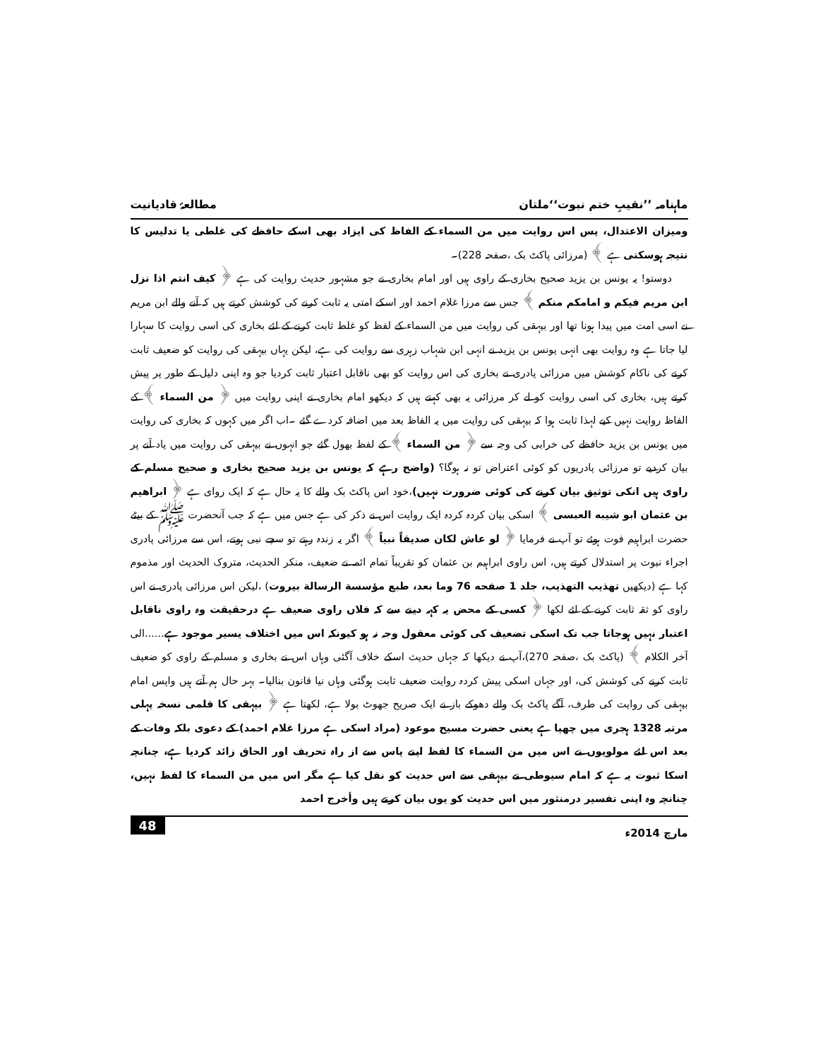ماہنامہ ’’نقیبِ ختم نبوت‘‘ملتان مطالعۂ قادیانیت
ومیزان الاعتدال، پس اس روایت میں من السماء کے الفاظ کی ایزاد بھی اسکے حافظے کی غلطی یا تدلیس کا نتیجہ ہوسکتی ہے ﴾ (مرزائی پاکٹ بک ،صفحہ 228)۔
دوستو! یہ یونس بن یزید صحیح بخاری کے راوی ہیں اور امام بخاری نے جو مشہور حدیث روایت کی ہے ﴿ کیف انتم اذا نزل ابن مریم فیکم و امامکم منکم ﴾ جس سے مرزا غلام احمد اور اسکے امتی یہ ثابت کرنے کی کوشش کرتے ہیں کہ آنے والے ابن مریم نے اسی امت میں پیدا ہونا تھا اور بیہقی کی روایت میں من السماء کے لفظ کو غلط ثابت کرنے کے لئے بخاری کی اسی روایت کا سہارا لیا جاتا ہے وہ روایت بھی انہی یونس بن یزید نے انہی ابن شہاب زہری سے روایت کی ہے، لیکن یہاں بیہقی کی روایت کو ضعیف ثابت کرنے کی ناکام کوشش میں مرزائی پادری نے بخاری کی اس روایت کو بھی ناقابل اعتبار ثابت کردیا جو وہ اپنی دلیل کے طور پر پیش کرتے ہیں، بخاری کی اسی روایت کو لے کر مرزائی یہ بھی کہتے ہیں کہ دیکھو امام بخاری نے اپنی روایت میں ﴿ من السماء ﴾ کے الفاظ روایت نہیں کیے لہذا ثابت ہوا کہ بیہقی کی روایت میں یہ الفاظ بعد میں اضافہ کردے گئے ۔اب اگر میں کہوں کہ بخاری کی روایت میں یونس بن یزید حافظے کی خرابی کی وجہ سے ﴿ من السماء ﴾ کے لفظ بھول گئے جو انہوں نے بیہقی کی روایت میں یاد آنے پر بیان کردیے تو مرزائی پادریوں کو کوئی اعتراض تو نہ ہوگا؟ (واضح رہے کہ یونس بن یزید صحیح بخاری و صحیح مسلم کے راوی ہیں انکی توثیق بیان کرنے کی کوئی ضرورت نہیں)،خود اس پاکٹ بک والے کا یہ حال ہے کہ ایک روای ہے ﴿ ابراهیم بن عثمان ابو شیبه العبسی ﴾ اسکی بیان کردہ کردہ ایک روایت اس نے ذکر کی ہے جس میں ہے کہ جب آنحضرت ﷺ کے بیٹے حضرت ابراہیم فوت ہوئے تو آپ نے فرمایا ﴿ لو عاش لکان صدیقاً نبیاً ﴾ اگر یہ زندہ رہتے تو سچے نبی ہوتے، اس سے مرزائی پادری اجراء نبوت پر استدلال کرتے ہیں، اس راوی ابراہیم بن عثمان کو تقریباً تمام ائمہ نے ضعیف، منکر الحدیث، متروک الحدیث اور مذموم کہا ہے (دیکھیں تهذیب التهذیب، جلد 1 صفحه 76 وما بعد، طبع مؤسسة الرسالة بیروت) ،لیکن اس مرزائی پادری نے اس راوی کو ثقہ ثابت کرنے کے لئے لکھا ﴿ کسی کے محض یہ کہہ دینے سے کہ فلاں راوی ضعیف ہے درحقیقت وہ راوی ناقابل اعتبار نہیں ہوجاتا جب تک اسکی تضعیف کی کوئی معقول وجہ نہ ہو کیونکہ اس میں اختلاف یسیر موجود ہے......الی آخر الکلام ﴾ (پاکٹ بک ،صفحہ 270)،آپ نے دیکھا کہ جہاں حدیث اسکے خلاف آگئی وہاں اس نے بخاری و مسلم کے راوی کو ضعیف ثابت کرنے کی کوشش کی، اور جہاں اسکی پیش کردہ روایت ضعیف ثابت ہوگئی وہاں نیا قانون بنالیا۔ بہر حال ہم آتے ہیں واپس امام بیہقی کی روایت کی طرف، آگے پاکٹ بک والے دھوکے باز نے ایک صریح جھوٹ بولا ہے، لکھتا ہے ﴿ بیہقی کا قلمی نسخہ پہلی مرتبہ 1328 ہجری میں چھپا ہے یعنی حضرت مسیح موعود (مراد اسکی ہے مرزا غلام احمد) کے دعوی بلکہ وفات کے بعد اس لئے مولویوں نے اس میں من السماء کا لفظ اپنے پاس سے از راہ تحریف اور الحاق زائد کردیا ہے، چنانچہ اسکا ثبوت یہ ہے کہ امام سیوطی نے بیہقی سے اس حدیث کو نقل کیا ہے مگر اس میں من السماء کا لفظ نہیں، چنانچہ وہ اپنی تفسیر درمنثور میں اس حدیث کو یوں بیان کرتے ہیں وأخرج احمد
مارچ 2014ء 48